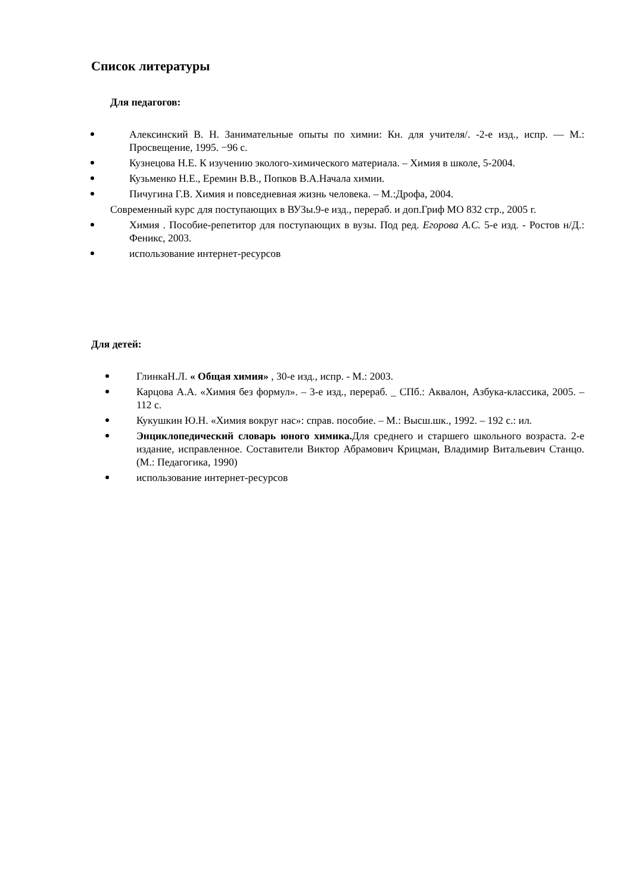Список литературы
Для педагогов:
Алексинский В. Н. Занимательные опыты по химии: Кн. для учителя/. -2-е изд., испр. — М.: Просвещение, 1995. −96 с.
Кузнецова Н.Е. К изучению эколого-химического материала. – Химия в школе, 5-2004.
Кузьменко Н.Е., Еремин В.В., Попков В.А.Начала химии.
Пичугина Г.В. Химия и повседневная жизнь человека. – М.:Дрофа, 2004.
Современный курс для поступающих в ВУЗы.9-е изд., перераб. и доп.Гриф МО 832 стр., 2005 г.
Химия . Пособие-репетитор для поступающих в вузы. Под ред. Егорова А.С. 5-е изд. - Ростов н/Д.: Феникс, 2003.
использование интернет-ресурсов
Для детей:
ГлинкаН.Л. « Общая химия» , 30-е изд., испр. - М.: 2003.
Карцова А.А. «Химия без формул». – 3-е изд., перераб. _ СПб.: Аквалон, Азбука-классика, 2005. – 112 с.
Кукушкин Ю.Н. «Химия вокруг нас»: справ. пособие. – М.: Высш.шк., 1992. – 192 с.: ил.
Энциклопедический словарь юного химика. Для среднего и старшего школьного возраста. 2-е издание, исправленное. Составители Виктор Абрамович Крицман, Владимир Витальевич Станцо. (М.: Педагогика, 1990)
использование интернет-ресурсов